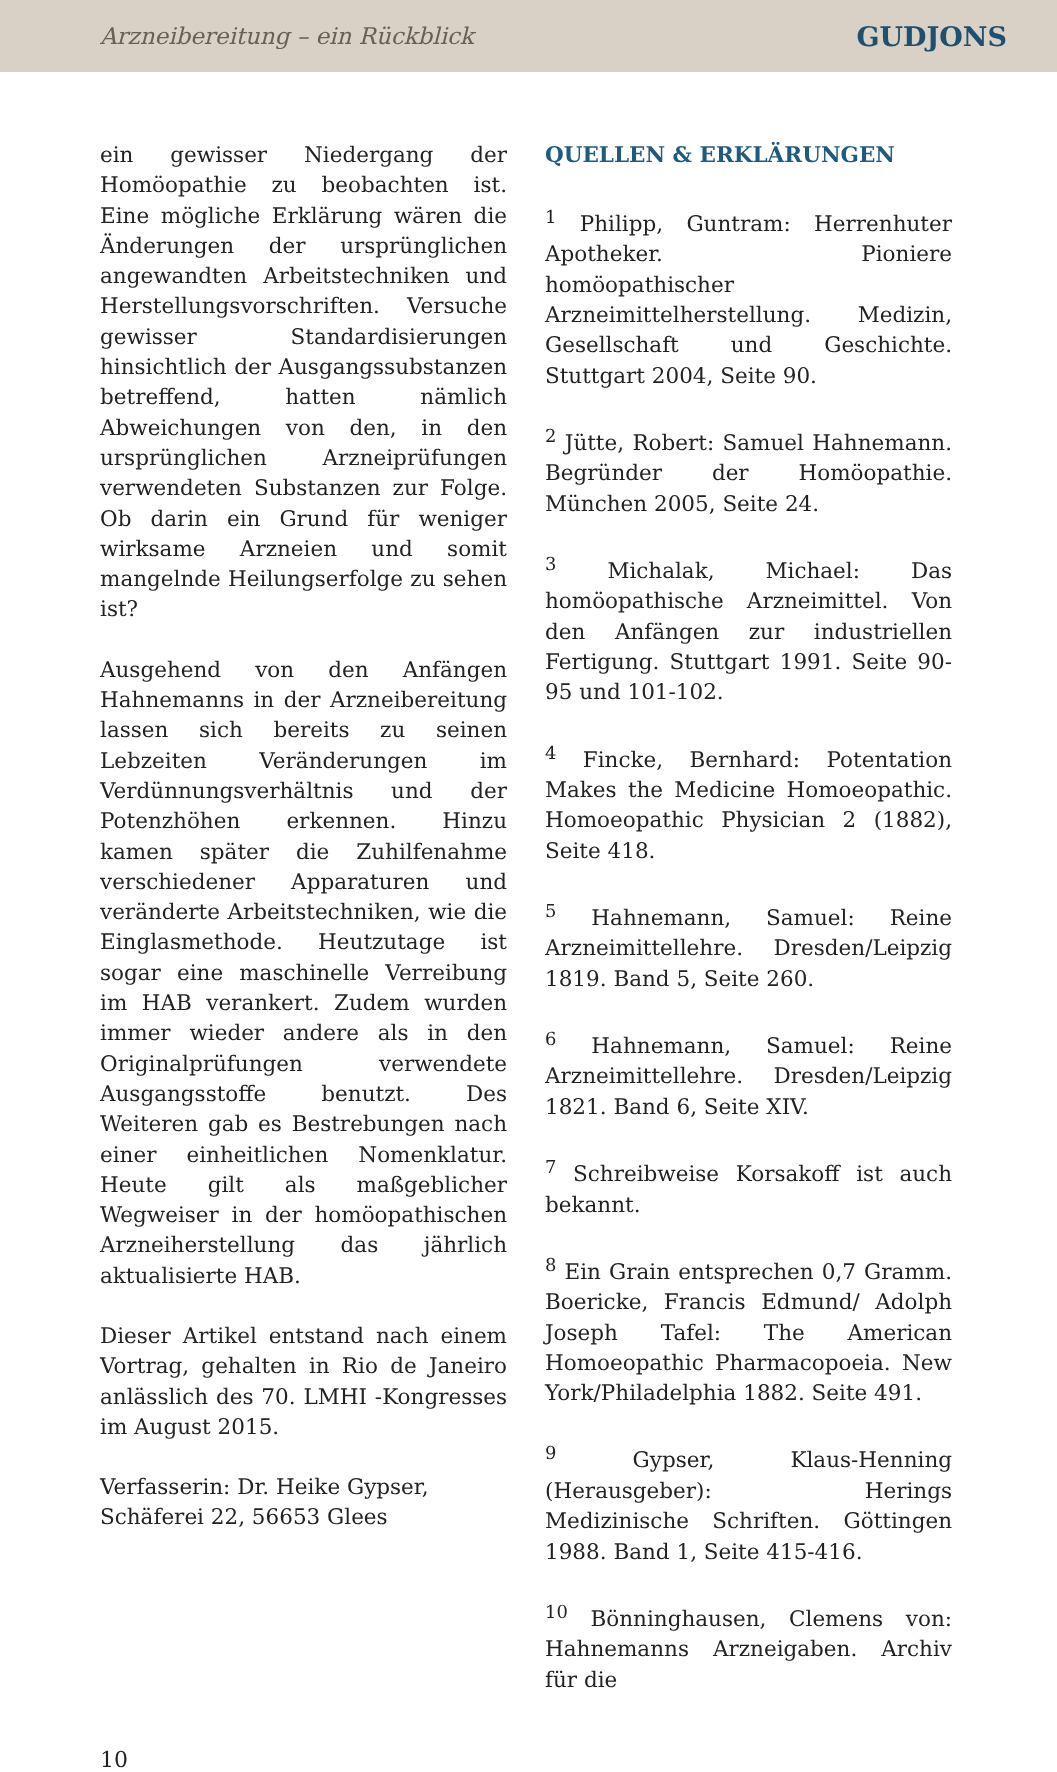Arzneibereitung – ein Rückblick GUDJONS
ein gewisser Niedergang der Homöopathie zu beobachten ist. Eine mögliche Erklärung wären die Änderungen der ursprünglichen angewandten Arbeitstechniken und Herstellungsvorschriften. Versuche gewisser Standardisierungen hinsichtlich der Ausgangssubstanzen betreffend, hatten nämlich Abweichungen von den, in den ursprünglichen Arzneiprüfungen verwendeten Substanzen zur Folge. Ob darin ein Grund für weniger wirksame Arzneien und somit mangelnde Heilungserfolge zu sehen ist?
Ausgehend von den Anfängen Hahnemanns in der Arzneibereitung lassen sich bereits zu seinen Lebzeiten Veränderungen im Verdünnungsverhältnis und der Potenzhöhen erkennen. Hinzu kamen später die Zuhilfenahme verschiedener Apparaturen und veränderte Arbeitstechniken, wie die Einglasmethode. Heutzutage ist sogar eine maschinelle Verreibung im HAB verankert. Zudem wurden immer wieder andere als in den Originalprüfungen verwendete Ausgangsstoffe benutzt. Des Weiteren gab es Bestrebungen nach einer einheitlichen Nomenklatur. Heute gilt als maßgeblicher Wegweiser in der homöopathischen Arzneiherstellung das jährlich aktualisierte HAB.
Dieser Artikel entstand nach einem Vortrag, gehalten in Rio de Janeiro anlässlich des 70. LMHI -Kongresses im August 2015.
Verfasserin: Dr. Heike Gypser,
Schäferei 22, 56653 Glees
QUELLEN & ERKLÄRUNGEN
<sup>1</sup> Philipp, Guntram: Herrenhuter Apotheker. Pioniere homöopathischer Arzneimittelherstellung. Medizin, Gesellschaft und Geschichte. Stuttgart 2004, Seite 90.
<sup>2</sup> Jütte, Robert: Samuel Hahnemann. Begründer der Homöopathie. München 2005, Seite 24.
<sup>3</sup> Michalak, Michael: Das homöopathische Arzneimittel. Von den Anfängen zur industriellen Fertigung. Stuttgart 1991. Seite 90-95 und 101-102.
<sup>4</sup> Fincke, Bernhard: Potentation Makes the Medicine Homoeopathic. Homoeopathic Physician 2 (1882), Seite 418.
<sup>5</sup> Hahnemann, Samuel: Reine Arzneimittellehre. Dresden/Leipzig 1819. Band 5, Seite 260.
<sup>6</sup> Hahnemann, Samuel: Reine Arzneimittellehre. Dresden/Leipzig 1821. Band 6, Seite XIV.
<sup>7</sup> Schreibweise Korsakoff ist auch bekannt.
<sup>8</sup> Ein Grain entsprechen 0,7 Gramm. Boericke, Francis Edmund/ Adolph Joseph Tafel: The American Homoeopathic Pharmacopoeia. New York/Philadelphia 1882. Seite 491.
<sup>9</sup> Gypser, Klaus-Henning (Herausgeber): Herings Medizinische Schriften. Göttingen 1988. Band 1, Seite 415-416.
<sup>10</sup> Bönninghausen, Clemens von: Hahnemanns Arzneigaben. Archiv für die
10